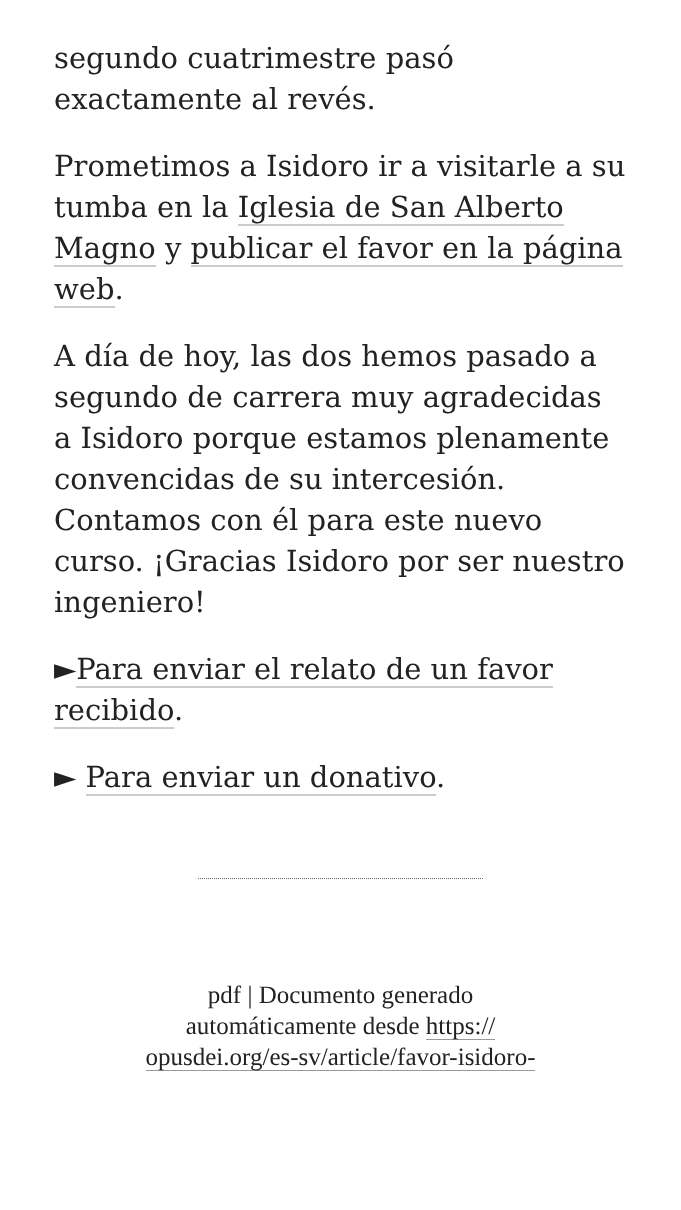segundo cuatrimestre pasó exactamente al revés.
Prometimos a Isidoro ir a visitarle a su tumba en la Iglesia de San Alberto Magno y publicar el favor en la página web.
A día de hoy, las dos hemos pasado a segundo de carrera muy agradecidas a Isidoro porque estamos plenamente convencidas de su intercesión. Contamos con él para este nuevo curso. ¡Gracias Isidoro por ser nuestro ingeniero!
►Para enviar el relato de un favor recibido.
► Para enviar un donativo.
pdf | Documento generado
automáticamente desde https://
opusdei.org/es-sv/article/favor-isidoro-